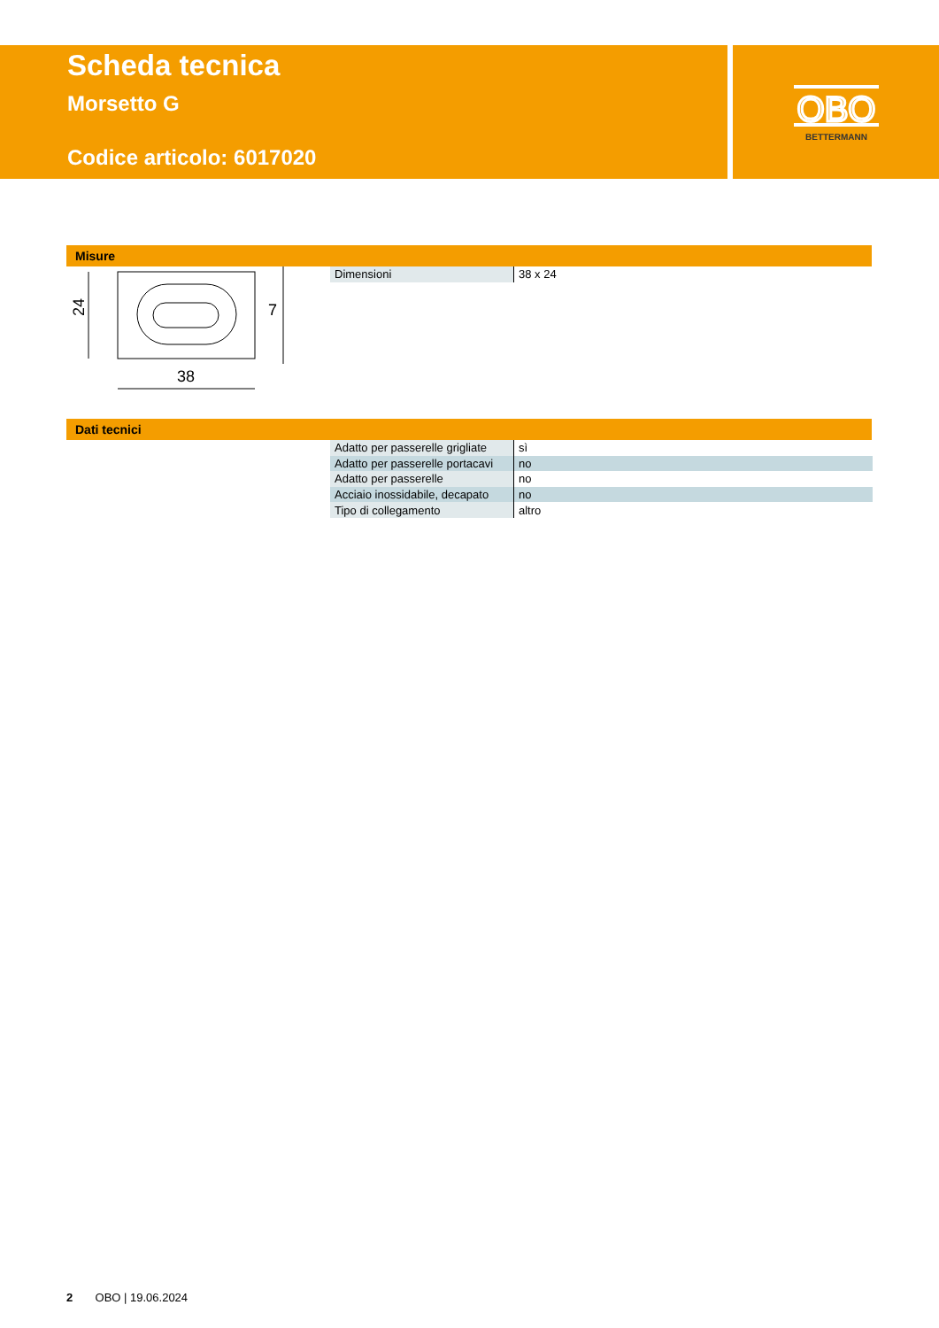Scheda tecnica
Morsetto G
Codice articolo: 6017020
OBO
BETTERMANN
Misure
24
38
7
| Dimensioni | 38 x 24 |
Dati tecnici
| Adatto per passerelle grigliate | sì |
| Adatto per passerelle portacavi | no |
| Adatto per passerelle | no |
| Acciaio inossidabile, decapato | no |
| Tipo di collegamento | altro |
2 OBO | 19.06.2024